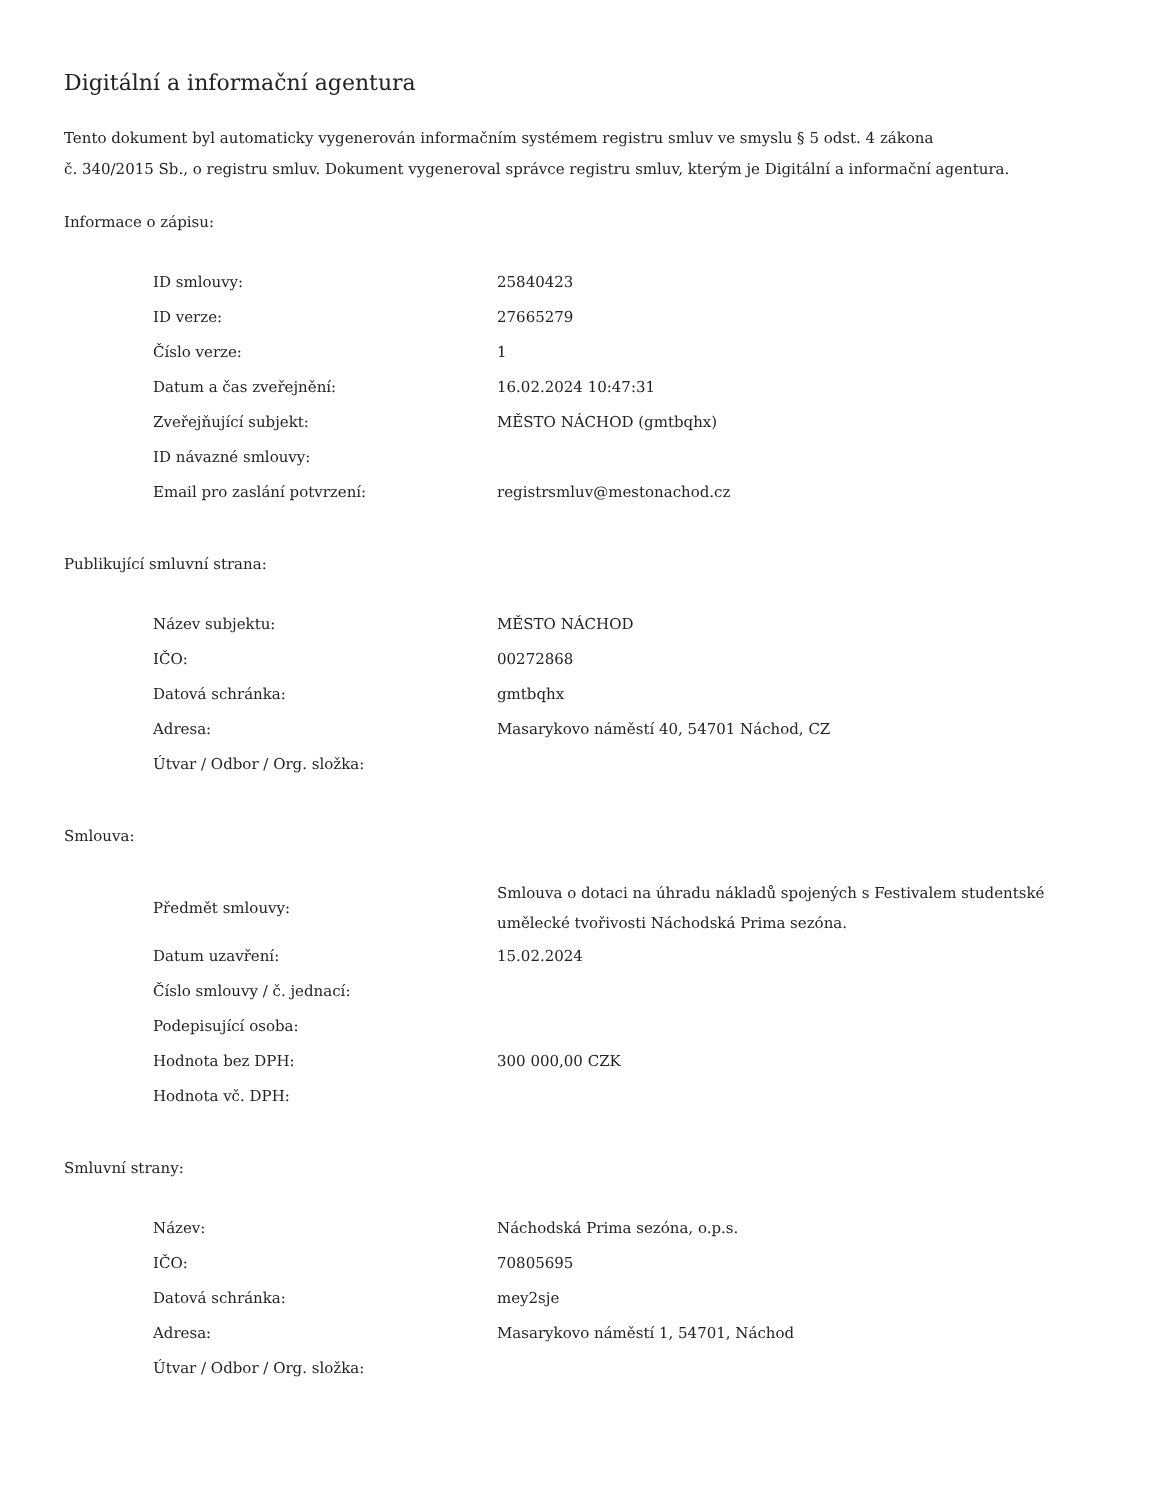Digitální a informační agentura
Tento dokument byl automaticky vygenerován informačním systémem registru smluv ve smyslu § 5 odst. 4 zákona
č. 340/2015 Sb., o registru smluv. Dokument vygeneroval správce registru smluv, kterým je Digitální a informační agentura.
Informace o zápisu:
| ID smlouvy: | 25840423 |
| ID verze: | 27665279 |
| Číslo verze: | 1 |
| Datum a čas zveřejnění: | 16.02.2024 10:47:31 |
| Zveřejňující subjekt: | MĚSTO NÁCHOD (gmtbqhx) |
| ID návazné smlouvy: | |
| Email pro zaslání potvrzení: | registrsmluv@mestonachod.cz |
Publikující smluvní strana:
| Název subjektu: | MĚSTO NÁCHOD |
| IČO: | 00272868 |
| Datová schránka: | gmtbqhx |
| Adresa: | Masarykovo náměstí 40, 54701 Náchod, CZ |
| Útvar / Odbor / Org. složka: | |
Smlouva:
| Předmět smlouvy: | Smlouva o dotaci na úhradu nákladů spojených s Festivalem studentské umělecké tvořivosti Náchodská Prima sezóna. |
| Datum uzavření: | 15.02.2024 |
| Číslo smlouvy / č. jednací: | |
| Podepisující osoba: | |
| Hodnota bez DPH: | 300 000,00 CZK |
| Hodnota vč. DPH: | |
Smluvní strany:
| Název: | Náchodská Prima sezóna, o.p.s. |
| IČO: | 70805695 |
| Datová schránka: | mey2sje |
| Adresa: | Masarykovo náměstí 1, 54701, Náchod |
| Útvar / Odbor / Org. složka: | |